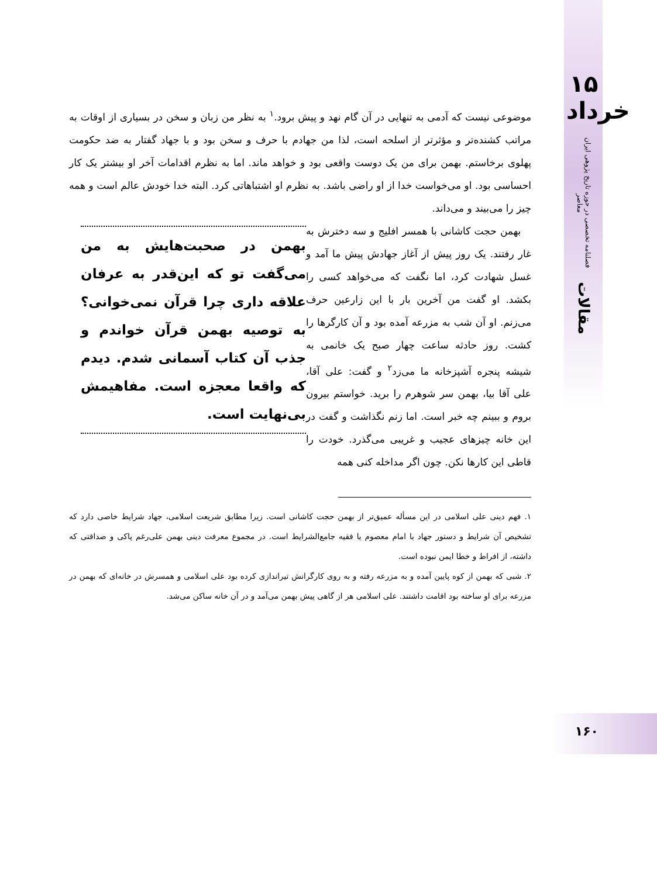۱۵ خرداد
فصلنامه تخصصی در حوزه تاریخ پژوهی ایران معاصر
مقالات
موضوعی نیست که آدمی به تنهایی در آن گام نهد و پیش برود.<sup>۱</sup> به نظر من زبان و سخن در بسیاری از اوقات به مراتب کشنده‌تر و مؤثرتر از اسلحه است، لذا من جهادم با حرف و سخن بود و با جهاد گفتار به ضد حکومت پهلوی برخاستم. بهمن برای من یک دوست واقعی بود و خواهد ماند. اما به نظرم اقدامات آخر او بیشتر یک کار احساسی بود. او می‌خواست خدا از او راضی باشد. به نظرم او اشتباهاتی کرد. البته خدا خودش عالم است و همه چیز را می‌بیند و می‌داند.
بهمن در صحبت‌هایش به من می‌گفت تو که این‌قدر به عرفان علاقه داری چرا قرآن نمی‌خوانی؟ به توصیه بهمن قرآن خواندم و جذب آن کتاب آسمانی شدم. دیدم که واقعا معجزه است. مفاهیمش بی‌نهایت است.
بهمن حجت کاشانی با همسر افلیج و سه دخترش به غار رفتند. یک روز پیش از آغاز جهادش پیش ما آمد و غسل شهادت کرد، اما نگفت که می‌خواهد کسی را بکشد. او گفت من آخرین بار با این زارعین حرف می‌زنم. او آن شب به مزرعه آمده بود و آن کارگرها را کشت. روز حادثه ساعت چهار صبح یک خانمی به شیشه پنجره آشپزخانه ما می‌زد<sup>۲</sup> و گفت: علی آقا، علی آقا بیا، بهمن سر شوهرم را برید. خواستم بیرون بروم و ببینم چه خبر است. اما زنم نگذاشت و گفت در این خانه چیزهای عجیب و غریبی می‌گذرد. خودت را قاطی این کارها نکن. چون اگر مداخله کنی همه
۱. فهم دینی علی اسلامی در این مسأله عمیق‌تر از بهمن حجت کاشانی است. زیرا مطابق شریعت اسلامی، جهاد شرایط خاصی دارد که تشخیص آن شرایط و دستور جهاد با امام معصوم یا فقیه جامع‌الشرایط است. در مجموع معرفت دینی بهمن علی‌رغم پاکی و صداقتی که داشته، از افراط و خطا ایمن نبوده است.
۲. شبی که بهمن از کوه پایین آمده و به مزرعه رفته و به روی کارگرانش تیراندازی کرده بود علی اسلامی و همسرش در خانه‌ای که بهمن در مزرعه برای او ساخته بود اقامت داشتند. علی اسلامی هر از گاهی پیش بهمن می‌آمد و در آن خانه ساکن می‌شد.
۱۶۰